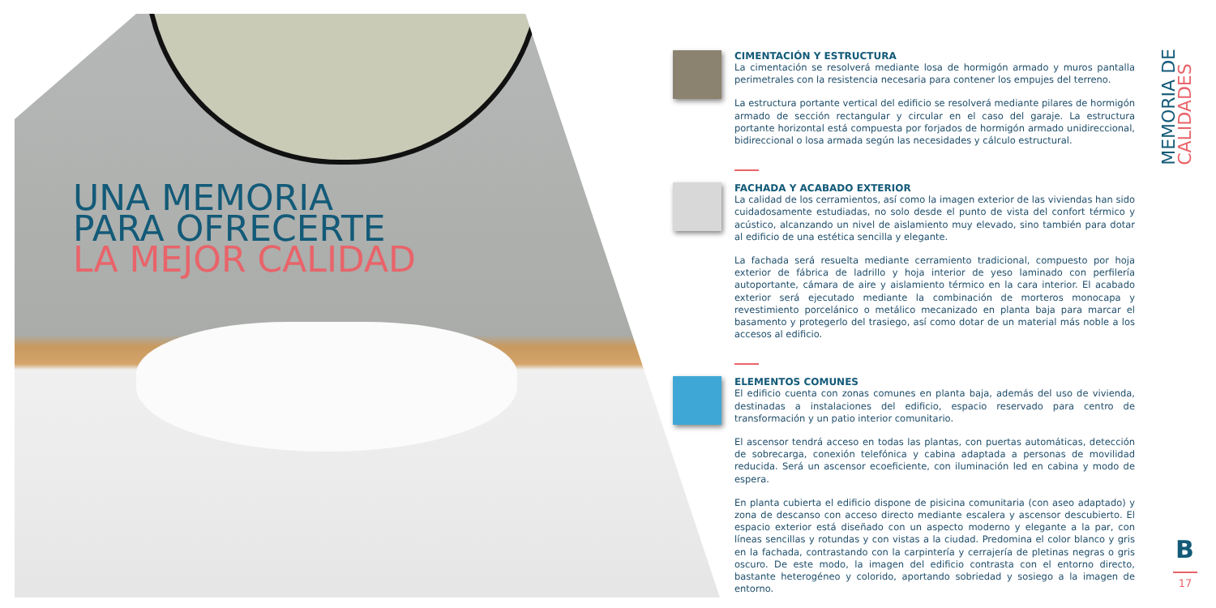UNA MEMORIA
PARA OFRECERTE
LA MEJOR CALIDAD
CIMENTACIÓN Y ESTRUCTURA
La cimentación se resolverá mediante losa de hormigón armado y muros pantalla perimetrales con la resistencia necesaria para contener los empujes del terreno.
La estructura portante vertical del edificio se resolverá mediante pilares de hormigón armado de sección rectangular y circular en el caso del garaje. La estructura portante horizontal está compuesta por forjados de hormigón armado unidireccional, bidireccional o losa armada según las necesidades y cálculo estructural.
FACHADA Y ACABADO EXTERIOR
La calidad de los cerramientos, así como la imagen exterior de las viviendas han sido cuidadosamente estudiadas, no solo desde el punto de vista del confort térmico y acústico, alcanzando un nivel de aislamiento muy elevado, sino también para dotar al edificio de una estética sencilla y elegante.
La fachada será resuelta mediante cerramiento tradicional, compuesto por hoja exterior de fábrica de ladrillo y hoja interior de yeso laminado con perfilería autoportante, cámara de aire y aislamiento térmico en la cara interior. El acabado exterior será ejecutado mediante la combinación de morteros monocapa y revestimiento porcelánico o metálico mecanizado en planta baja para marcar el basamento y protegerlo del trasiego, así como dotar de un material más noble a los accesos al edificio.
ELEMENTOS COMUNES
El edificio cuenta con zonas comunes en planta baja, además del uso de vivienda, destinadas a instalaciones del edificio, espacio reservado para centro de transformación y un patio interior comunitario.
El ascensor tendrá acceso en todas las plantas, con puertas automáticas, detección de sobrecarga, conexión telefónica y cabina adaptada a personas de movilidad reducida. Será un ascensor ecoeficiente, con iluminación led en cabina y modo de espera.
En planta cubierta el edificio dispone de pisicina comunitaria (con aseo adaptado) y zona de descanso con acceso directo mediante escalera y ascensor descubierto. El espacio exterior está diseñado con un aspecto moderno y elegante a la par, con líneas sencillas y rotundas y con vistas a la ciudad. Predomina el color blanco y gris en la fachada, contrastando con la carpintería y cerrajería de pletinas negras o gris oscuro. De este modo, la imagen del edificio contrasta con el entorno directo, bastante heterogéneo y colorido, aportando sobriedad y sosiego a la imagen de entorno.
MEMORIA DE
CALIDADES
B
17